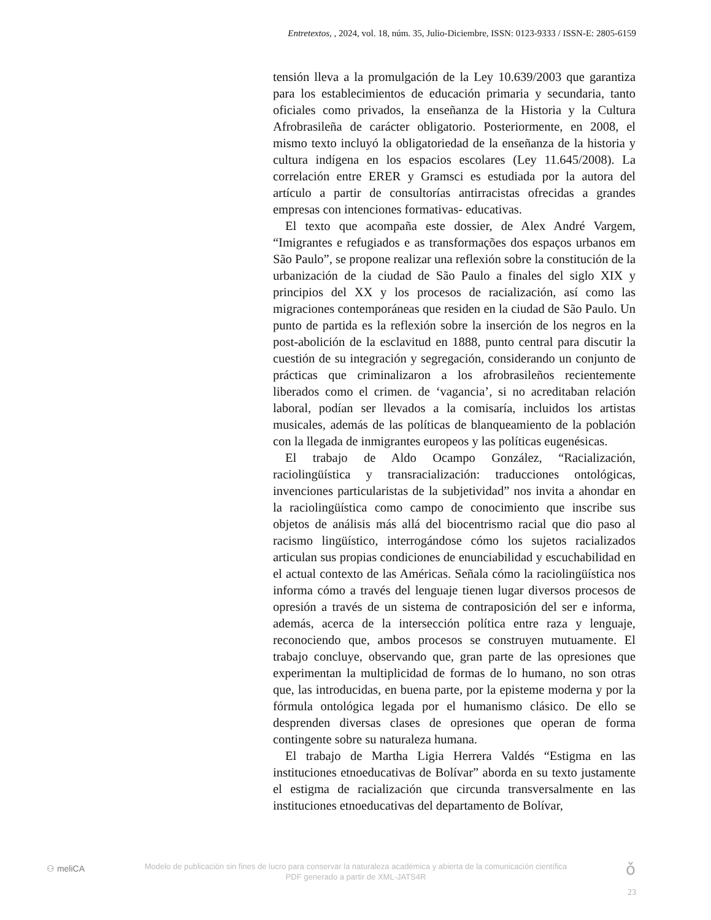Entretextos, , 2024, vol. 18, núm. 35, Julio-Diciembre, ISSN: 0123-9333 / ISSN-E: 2805-6159
tensión lleva a la promulgación de la Ley 10.639/2003 que garantiza para los establecimientos de educación primaria y secundaria, tanto oficiales como privados, la enseñanza de la Historia y la Cultura Afrobrasileña de carácter obligatorio. Posteriormente, en 2008, el mismo texto incluyó la obligatoriedad de la enseñanza de la historia y cultura indígena en los espacios escolares (Ley 11.645/2008). La correlación entre ERER y Gramsci es estudiada por la autora del artículo a partir de consultorías antirracistas ofrecidas a grandes empresas con intenciones formativas- educativas.
El texto que acompaña este dossier, de Alex André Vargem, “Imigrantes e refugiados e as transformações dos espaços urbanos em São Paulo”, se propone realizar una reflexión sobre la constitución de la urbanización de la ciudad de São Paulo a finales del siglo XIX y principios del XX y los procesos de racialización, así como las migraciones contemporáneas que residen en la ciudad de São Paulo. Un punto de partida es la reflexión sobre la inserción de los negros en la post-abolición de la esclavitud en 1888, punto central para discutir la cuestión de su integración y segregación, considerando un conjunto de prácticas que criminalizaron a los afrobrasileños recientemente liberados como el crimen. de ‘vagancia’, si no acreditaban relación laboral, podían ser llevados a la comisaría, incluidos los artistas musicales, además de las políticas de blanqueamiento de la población con la llegada de inmigrantes europeos y las políticas eugenésicas.
El trabajo de Aldo Ocampo González, “Racialización, raciolingüística y transracialización: traducciones ontológicas, invenciones particularistas de la subjetividad” nos invita a ahondar en la raciolingüística como campo de conocimiento que inscribe sus objetos de análisis más allá del biocentrismo racial que dio paso al racismo lingüístico, interrogándose cómo los sujetos racializados articulan sus propias condiciones de enunciabilidad y escuchabilidad en el actual contexto de las Américas. Señala cómo la raciolingüística nos informa cómo a través del lenguaje tienen lugar diversos procesos de opresión a través de un sistema de contraposición del ser e informa, además, acerca de la intersección política entre raza y lenguaje, reconociendo que, ambos procesos se construyen mutuamente. El trabajo concluye, observando que, gran parte de las opresiones que experimentan la multiplicidad de formas de lo humano, no son otras que, las introducidas, en buena parte, por la episteme moderna y por la fórmula ontológica legada por el humanismo clásico. De ello se desprenden diversas clases de opresiones que operan de forma contingente sobre su naturaleza humana.
El trabajo de Martha Ligia Herrera Valdés “Estigma en las instituciones etnoeducativas de Bolívar” aborda en su texto justamente el estigma de racialización que circunda transversalmente en las instituciones etnoeducativas del departamento de Bolívar,
⚇ meliCA
Modelo de publicación sin fines de lucro para conservar la naturaleza académica y abierta de la comunicación científica
PDF generado a partir de XML-JATS4R
ǒ
23